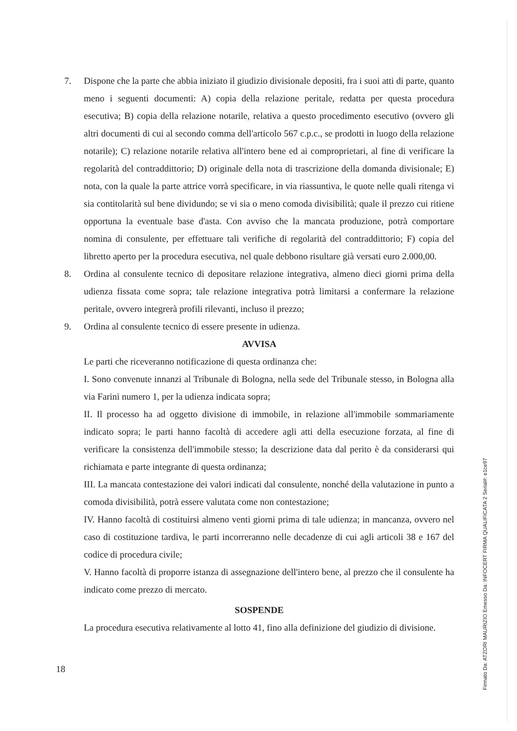7. Dispone che la parte che abbia iniziato il giudizio divisionale depositi, fra i suoi atti di parte, quanto meno i seguenti documenti: A) copia della relazione peritale, redatta per questa procedura esecutiva; B) copia della relazione notarile, relativa a questo procedimento esecutivo (ovvero gli altri documenti di cui al secondo comma dell'articolo 567 c.p.c., se prodotti in luogo della relazione notarile); C) relazione notarile relativa all'intero bene ed ai comproprietari, al fine di verificare la regolarità del contraddittorio; D) originale della nota di trascrizione della domanda divisionale; E) nota, con la quale la parte attrice vorrà specificare, in via riassuntiva, le quote nelle quali ritenga vi sia contitolarità sul bene dividundo; se vi sia o meno comoda divisibilità; quale il prezzo cui ritiene opportuna la eventuale base d'asta. Con avviso che la mancata produzione, potrà comportare nomina di consulente, per effettuare tali verifiche di regolarità del contraddittorio; F) copia del libretto aperto per la procedura esecutiva, nel quale debbono risultare già versati euro 2.000,00.
8. Ordina al consulente tecnico di depositare relazione integrativa, almeno dieci giorni prima della udienza fissata come sopra; tale relazione integrativa potrà limitarsi a confermare la relazione peritale, ovvero integrerà profili rilevanti, incluso il prezzo;
9. Ordina al consulente tecnico di essere presente in udienza.
AVVISA
Le parti che riceveranno notificazione di questa ordinanza che:
I. Sono convenute innanzi al Tribunale di Bologna, nella sede del Tribunale stesso, in Bologna alla via Farini numero 1, per la udienza indicata sopra;
II. Il processo ha ad oggetto divisione di immobile, in relazione all'immobile sommariamente indicato sopra; le parti hanno facoltà di accedere agli atti della esecuzione forzata, al fine di verificare la consistenza dell'immobile stesso; la descrizione data dal perito è da considerarsi qui richiamata e parte integrante di questa ordinanza;
III. La mancata contestazione dei valori indicati dal consulente, nonché della valutazione in punto a comoda divisibilità, potrà essere valutata come non contestazione;
IV. Hanno facoltà di costituirsi almeno venti giorni prima di tale udienza; in mancanza, ovvero nel caso di costituzione tardiva, le parti incorreranno nelle decadenze di cui agli articoli 38 e 167 del codice di procedura civile;
V. Hanno facoltà di proporre istanza di assegnazione dell'intero bene, al prezzo che il consulente ha indicato come prezzo di mercato.
SOSPENDE
La procedura esecutiva relativamente al lotto 41, fino alla definizione del giudizio di divisione.
18
Firmato Da: ATZORI MAURIZIO Emesso Da: INFOCERT FIRMA QUALIFICATA 2 Serial#: e1ce97